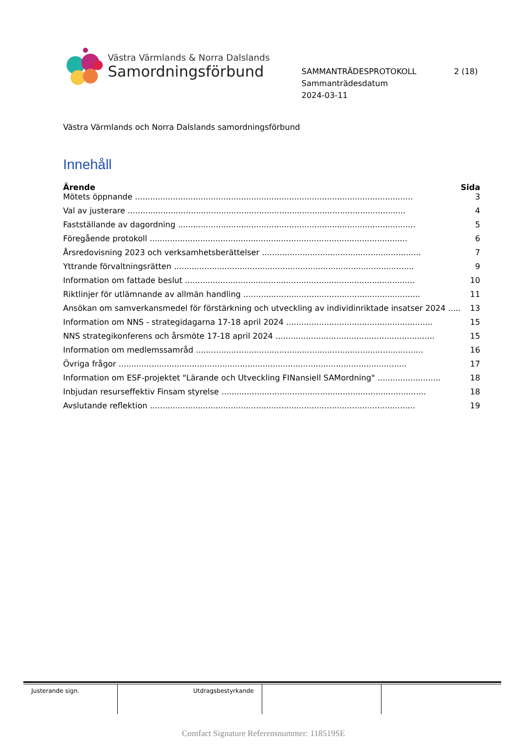Västra Värmlands & Norra Dalslands
Samordningsförbund
SAMMANTRÄDESPROTOKOLL 2 (18)
Sammanträdesdatum
2024-03-11
Västra Värmlands och Norra Dalslands samordningsförbund
Innehåll
| Ärende | Sida |
| --- | --- |
| Mötets öppnande .............................................................................................................. | 3 |
| Val av justerare .............................................................................................................. | 4 |
| Fastställande av dagordning .............................................................................................. | 5 |
| Föregående protokoll ...................................................................................................... | 6 |
| Årsredovisning 2023 och verksamhetsberättelser ............................................................... | 7 |
| Yttrande förvaltningsrätten ............................................................................................... | 9 |
| Information om fattade beslut ........................................................................................... | 10 |
| Riktlinjer för utlämnande av allmän handling ...................................................................... | 11 |
| Ansökan om samverkansmedel för förstärkning och utveckling av individinriktade insatser 2024 ..... | 13 |
| Information om NNS - strategidagarna 17-18 april 2024 .......................................................... | 15 |
| NNS strategikonferens och årsmöte 17-18 april 2024 ............................................................... | 15 |
| Information om medlemssamråd .......................................................................................... | 16 |
| Övriga frågor .................................................................................................................. | 17 |
| Information om ESF-projektet "Lärande och Utveckling FINansiell SAMordning" ......................... | 18 |
| Inbjudan resurseffektiv Finsam styrelse ................................................................................. | 18 |
| Avslutande reflektion ......................................................................................................... | 19 |
Justerande sign. Utdragsbestyrkande
Comfact Signature Referensnummer: 118519SE